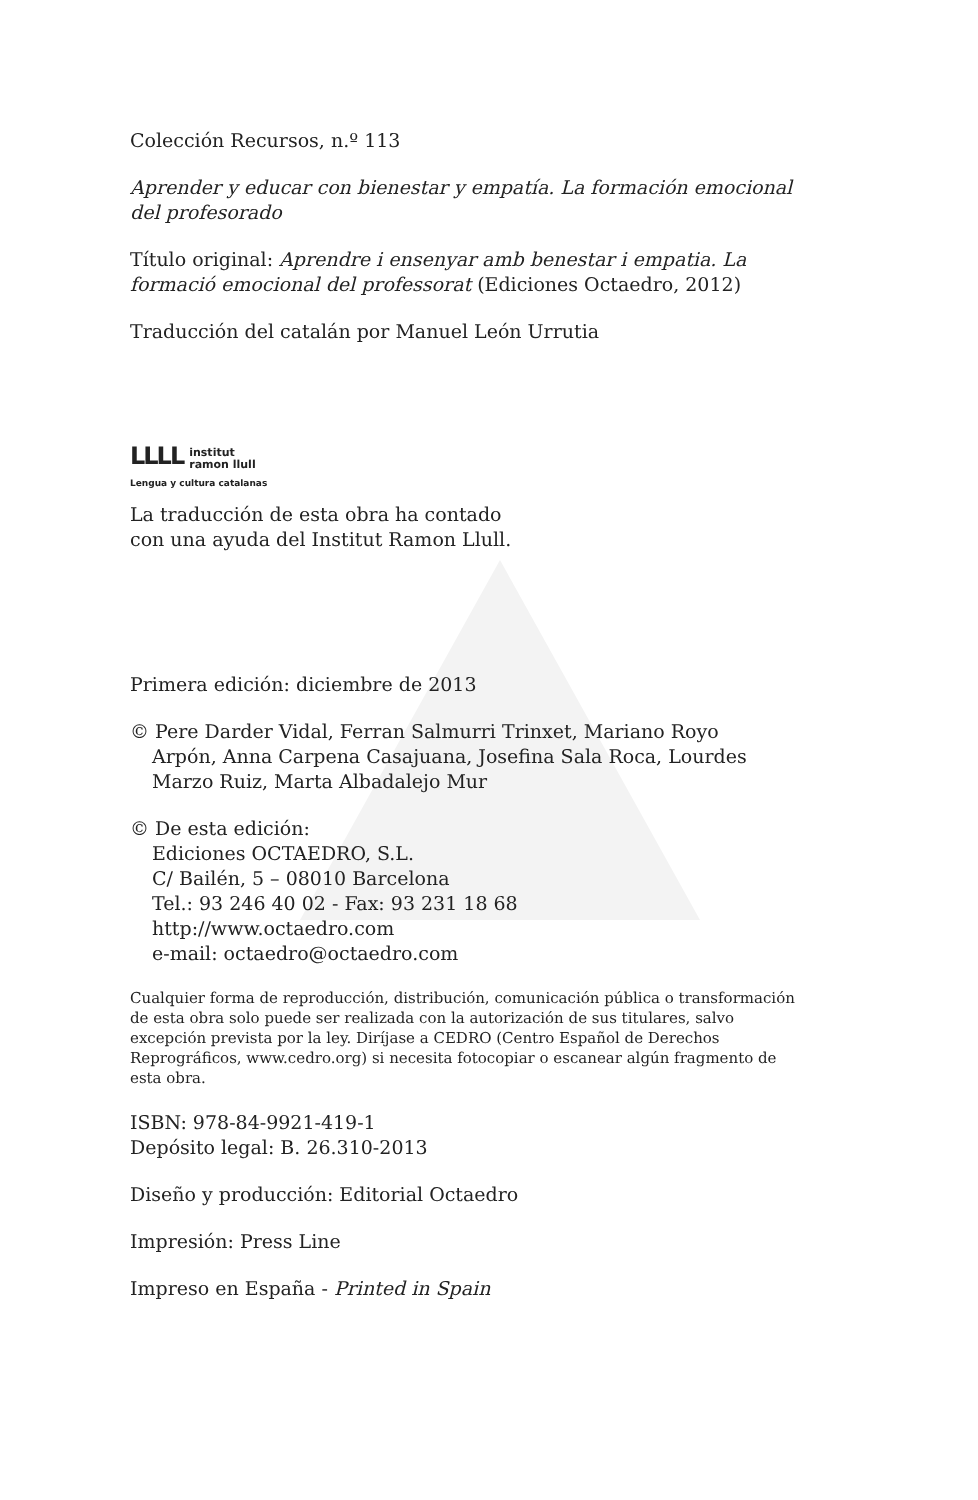Colección Recursos, n.º 113
Aprender y educar con bienestar y empatía. La formación emocional del profesorado
Título original: Aprendre i ensenyar amb benestar i empatia. La formació emocional del professorat (Ediciones Octaedro, 2012)
Traducción del catalán por Manuel León Urrutia
LLLL institut
ramon llull
Lengua y cultura catalanas
La traducción de esta obra ha contado
con una ayuda del Institut Ramon Llull.
Primera edición: diciembre de 2013
© Pere Darder Vidal, Ferran Salmurri Trinxet, Mariano Royo
Arpón, Anna Carpena Casajuana, Josefina Sala Roca, Lourdes
Marzo Ruiz, Marta Albadalejo Mur
© De esta edición:
Ediciones OCTAEDRO, S.L.
C/ Bailén, 5 – 08010 Barcelona
Tel.: 93 246 40 02 - Fax: 93 231 18 68
http://www.octaedro.com
e-mail: octaedro@octaedro.com
Cualquier forma de reproducción, distribución, comunicación pública o transformación de esta obra solo puede ser realizada con la autorización de sus titulares, salvo excepción prevista por la ley. Diríjase a CEDRO (Centro Español de Derechos Reprográficos, www.cedro.org) si necesita fotocopiar o escanear algún fragmento de esta obra.
ISBN: 978-84-9921-419-1
Depósito legal: B. 26.310-2013
Diseño y producción: Editorial Octaedro
Impresión: Press Line
Impreso en España - Printed in Spain